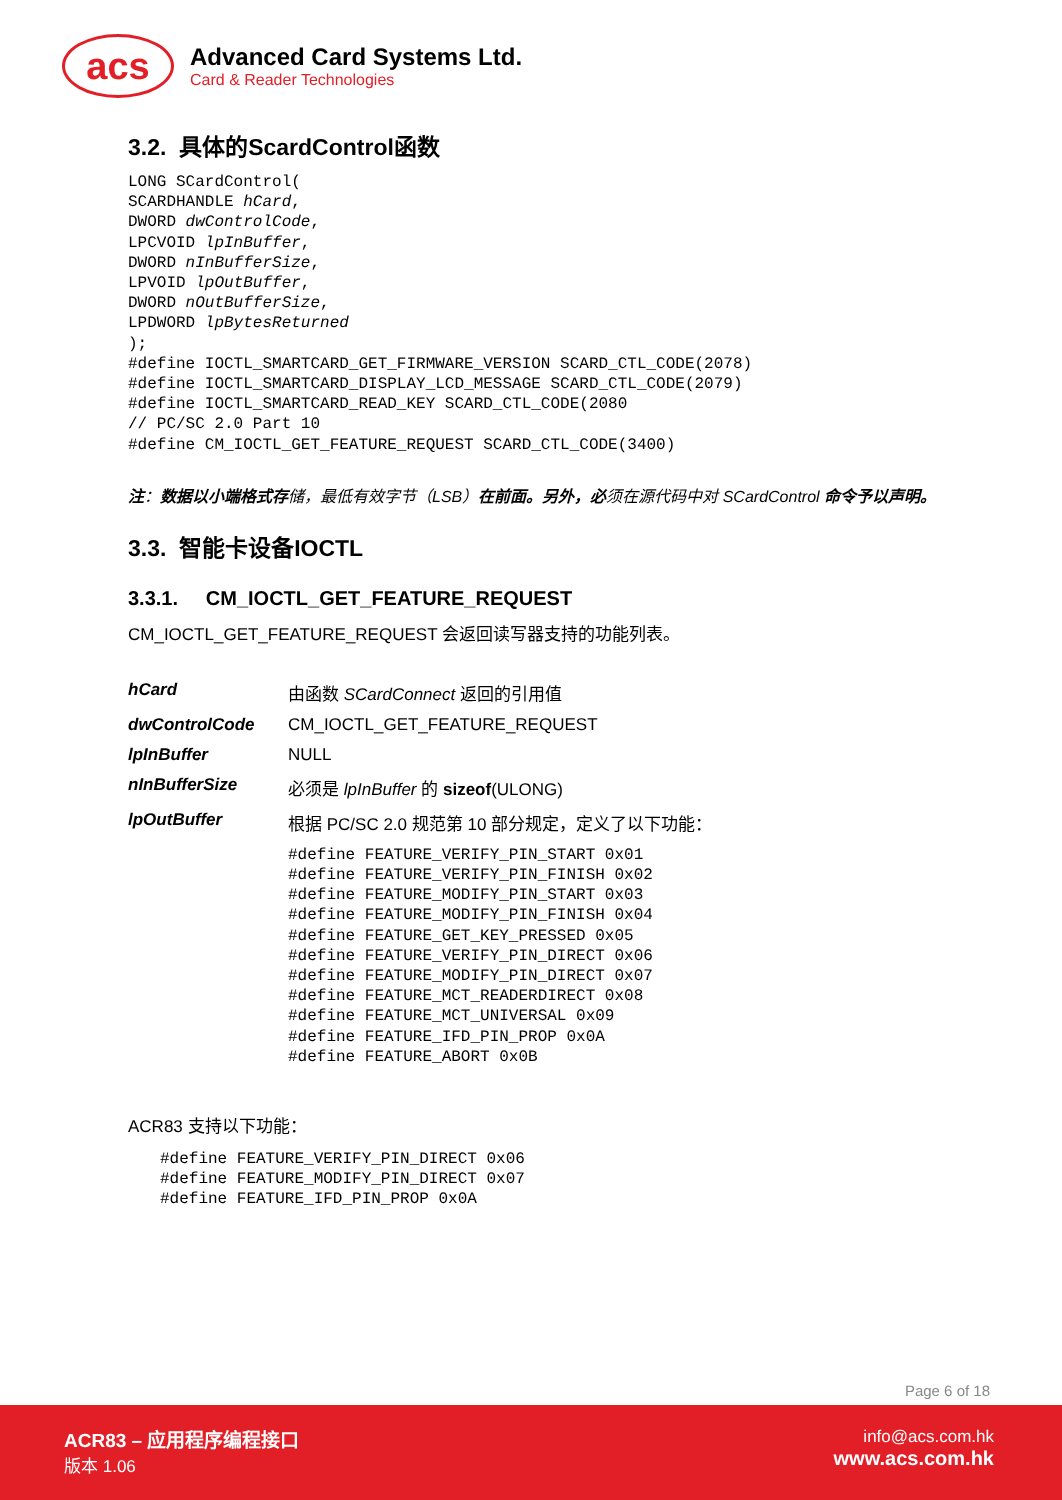acs
Advanced Card Systems Ltd.
Card & Reader Technologies
3.2. 具体的ScardControl函数
LONG SCardControl(
SCARDHANDLE hCard,
DWORD dwControlCode,
LPCVOID lpInBuffer,
DWORD nInBufferSize,
LPVOID lpOutBuffer,
DWORD nOutBufferSize,
LPDWORD lpBytesReturned
);
#define IOCTL_SMARTCARD_GET_FIRMWARE_VERSION SCARD_CTL_CODE(2078)
#define IOCTL_SMARTCARD_DISPLAY_LCD_MESSAGE SCARD_CTL_CODE(2079)
#define IOCTL_SMARTCARD_READ_KEY SCARD_CTL_CODE(2080
// PC/SC 2.0 Part 10
#define CM_IOCTL_GET_FEATURE_REQUEST SCARD_CTL_CODE(3400)
注：数据以小端格式存储，最低有效字节（LSB）在前面。另外，必须在源代码中对 SCardControl 命令予以声明。
3.3. 智能卡设备IOCTL
3.3.1. CM_IOCTL_GET_FEATURE_REQUEST
CM_IOCTL_GET_FEATURE_REQUEST 会返回读写器支持的功能列表。
| hCard | 由函数 SCardConnect 返回的引用值 |
| dwControlCode | CM_IOCTL_GET_FEATURE_REQUEST |
| lpInBuffer | NULL |
| nInBufferSize | 必须是 lpInBuffer 的 sizeof (ULONG) |
| lpOutBuffer | 根据 PC/SC 2.0 规范第 10 部分规定，定义了以下功能： #define FEATURE_VERIFY_PIN_START 0x01 #define FEATURE_VERIFY_PIN_FINISH 0x02 #define FEATURE_MODIFY_PIN_START 0x03 #define FEATURE_MODIFY_PIN_FINISH 0x04 #define FEATURE_GET_KEY_PRESSED 0x05 #define FEATURE_VERIFY_PIN_DIRECT 0x06 #define FEATURE_MODIFY_PIN_DIRECT 0x07 #define FEATURE_MCT_READERDIRECT 0x08 #define FEATURE_MCT_UNIVERSAL 0x09 #define FEATURE_IFD_PIN_PROP 0x0A #define FEATURE_ABORT 0x0B |
ACR83 支持以下功能：
#define FEATURE_VERIFY_PIN_DIRECT 0x06
#define FEATURE_MODIFY_PIN_DIRECT 0x07
#define FEATURE_IFD_PIN_PROP 0x0A
Page 6 of 18
ACR83 – 应用程序编程接口
版本 1.06
info@acs.com.hk
www.acs.com.hk